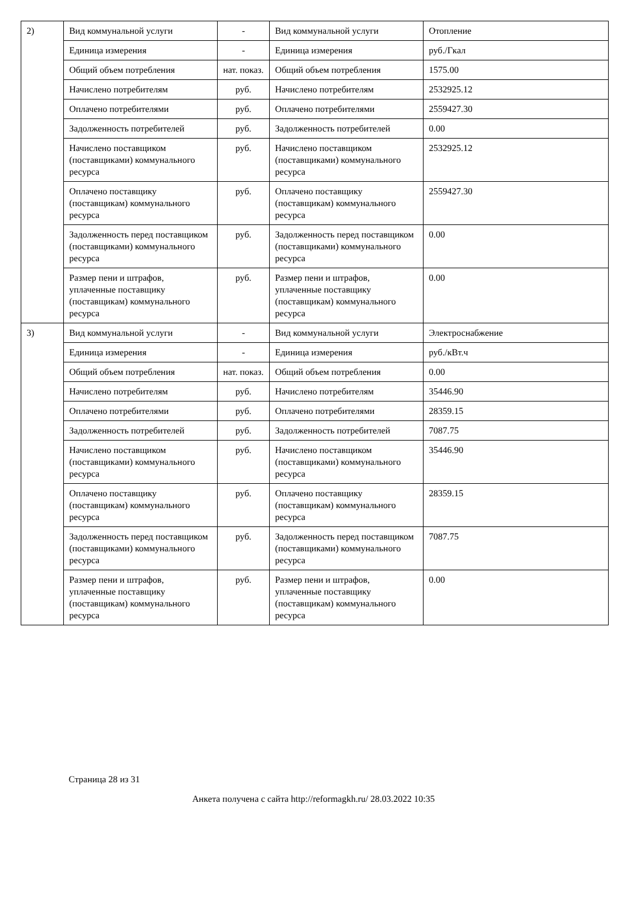| 2) | Вид коммунальной услуги | - | Вид коммунальной услуги | Отопление |
| | Единица измерения | - | Единица измерения | руб./Гкал |
| | Общий объем потребления | нат. показ. | Общий объем потребления | 1575.00 |
| | Начислено потребителям | руб. | Начислено потребителям | 2532925.12 |
| | Оплачено потребителями | руб. | Оплачено потребителями | 2559427.30 |
| | Задолженность потребителей | руб. | Задолженность потребителей | 0.00 |
| | Начислено поставщиком (поставщиками) коммунального ресурса | руб. | Начислено поставщиком (поставщиками) коммунального ресурса | 2532925.12 |
| | Оплачено поставщику (поставщикам) коммунального ресурса | руб. | Оплачено поставщику (поставщикам) коммунального ресурса | 2559427.30 |
| | Задолженность перед поставщиком (поставщиками) коммунального ресурса | руб. | Задолженность перед поставщиком (поставщиками) коммунального ресурса | 0.00 |
| | Размер пени и штрафов, уплаченные поставщику (поставщикам) коммунального ресурса | руб. | Размер пени и штрафов, уплаченные поставщику (поставщикам) коммунального ресурса | 0.00 |
| 3) | Вид коммунальной услуги | - | Вид коммунальной услуги | Электроснабжение |
| | Единица измерения | - | Единица измерения | руб./кВт.ч |
| | Общий объем потребления | нат. показ. | Общий объем потребления | 0.00 |
| | Начислено потребителям | руб. | Начислено потребителям | 35446.90 |
| | Оплачено потребителями | руб. | Оплачено потребителями | 28359.15 |
| | Задолженность потребителей | руб. | Задолженность потребителей | 7087.75 |
| | Начислено поставщиком (поставщиками) коммунального ресурса | руб. | Начислено поставщиком (поставщиками) коммунального ресурса | 35446.90 |
| | Оплачено поставщику (поставщикам) коммунального ресурса | руб. | Оплачено поставщику (поставщикам) коммунального ресурса | 28359.15 |
| | Задолженность перед поставщиком (поставщиками) коммунального ресурса | руб. | Задолженность перед поставщиком (поставщиками) коммунального ресурса | 7087.75 |
| | Размер пени и штрафов, уплаченные поставщику (поставщикам) коммунального ресурса | руб. | Размер пени и штрафов, уплаченные поставщику (поставщикам) коммунального ресурса | 0.00 |
Страница 28 из 31
Анкета получена с сайта http://reformagkh.ru/ 28.03.2022 10:35